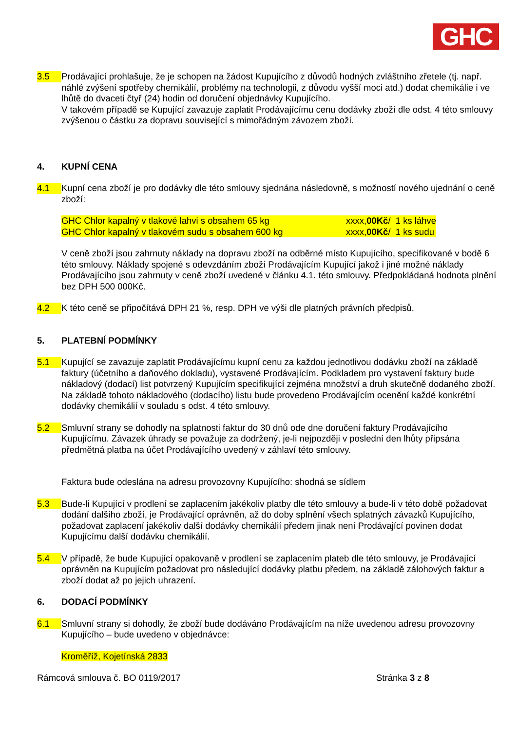GHC
3.5 Prodávající prohlašuje, že je schopen na žádost Kupujícího z důvodů hodných zvláštního zřetele (tj. např. náhlé zvýšení spotřeby chemikálií, problémy na technologii, z důvodu vyšší moci atd.) dodat chemikálie i ve lhůtě do dvaceti čtyř (24) hodin od doručení objednávky Kupujícího.
V takovém případě se Kupující zavazuje zaplatit Prodávajícímu cenu dodávky zboží dle odst. 4 této smlouvy zvýšenou o částku za dopravu související s mimořádným závozem zboží.
4. KUPNÍ CENA
4.1 Kupní cena zboží je pro dodávky dle této smlouvy sjednána následovně, s možností nového ujednání o ceně zboží:
| GHC Chlor kapalný v tlakové lahvi s obsahem 65 kg | xxxx, 00Kč / 1 ks láhve |
| GHC Chlor kapalný v tlakovém sudu s obsahem 600 kg | xxxx, 00Kč / 1 ks sudu |
V ceně zboží jsou zahrnuty náklady na dopravu zboží na odběrné místo Kupujícího, specifikované v bodě 6 této smlouvy. Náklady spojené s odevzdáním zboží Prodávajícím Kupující jakož i jiné možné náklady Prodávajícího jsou zahrnuty v ceně zboží uvedené v článku 4.1. této smlouvy. Předpokládaná hodnota plnění bez DPH 500 000Kč.
4.2 K této ceně se připočítává DPH 21 %, resp. DPH ve výši dle platných právních předpisů.
5. PLATEBNÍ PODMÍNKY
5.1 Kupující se zavazuje zaplatit Prodávajícímu kupní cenu za každou jednotlivou dodávku zboží na základě faktury (účetního a daňového dokladu), vystavené Prodávajícím. Podkladem pro vystavení faktury bude nákladový (dodací) list potvrzený Kupujícím specifikující zejména množství a druh skutečně dodaného zboží. Na základě tohoto nákladového (dodacího) listu bude provedeno Prodávajícím ocenění každé konkrétní dodávky chemikálií v souladu s odst. 4 této smlouvy.
5.2 Smluvní strany se dohodly na splatnosti faktur do 30 dnů ode dne doručení faktury Prodávajícího Kupujícímu. Závazek úhrady se považuje za dodržený, je-li nejpozději v poslední den lhůty připsána předmětná platba na účet Prodávajícího uvedený v záhlaví této smlouvy.
Faktura bude odeslána na adresu provozovny Kupujícího: shodná se sídlem
5.3 Bude-li Kupující v prodlení se zaplacením jakékoliv platby dle této smlouvy a bude-li v této době požadovat dodání dalšího zboží, je Prodávající oprávněn, až do doby splnění všech splatných závazků Kupujícího, požadovat zaplacení jakékoliv další dodávky chemikálií předem jinak není Prodávající povinen dodat Kupujícímu další dodávku chemikálií.
5.4 V případě, že bude Kupující opakovaně v prodlení se zaplacením plateb dle této smlouvy, je Prodávající oprávněn na Kupujícím požadovat pro následující dodávky platbu předem, na základě zálohových faktur a zboží dodat až po jejich uhrazení.
6. DODACÍ PODMÍNKY
6.1 Smluvní strany si dohodly, že zboží bude dodáváno Prodávajícím na níže uvedenou adresu provozovny Kupujícího – bude uvedeno v objednávce:
Kroměříž, Kojetínská 2833
Rámcová smlouva č. BO 0119/2017 Stránka 3 z 8